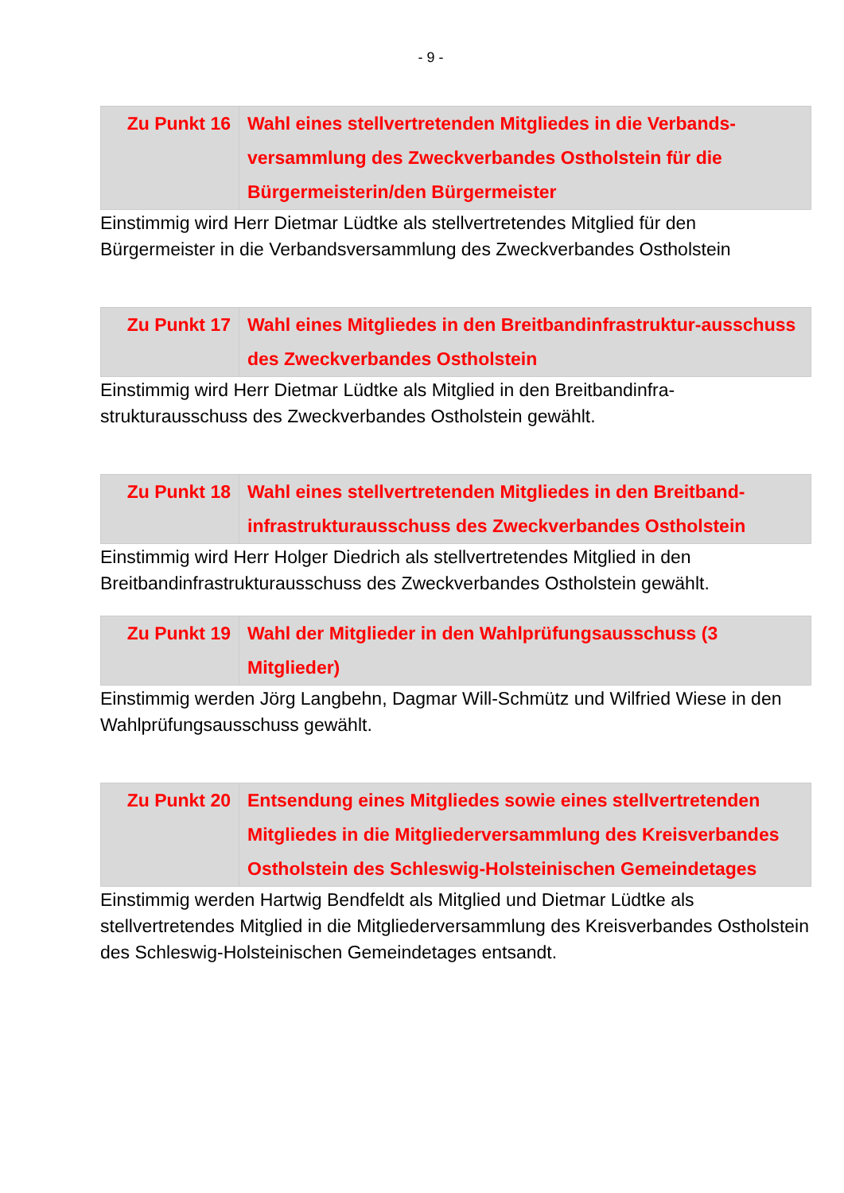- 9 -
| Zu Punkt 16 | Wahl eines stellvertretenden Mitgliedes in die Verbands-versammlung des Zweckverbandes Ostholstein für die Bürgermeisterin/den Bürgermeister |
Einstimmig wird Herr Dietmar Lüdtke als stellvertretendes Mitglied für den Bürgermeister in die Verbandsversammlung des Zweckverbandes Ostholstein
| Zu Punkt 17 | Wahl eines Mitgliedes in den Breitbandinfrastruktur-ausschuss des Zweckverbandes Ostholstein |
Einstimmig wird Herr Dietmar Lüdtke als Mitglied in den Breitbandinfra-strukturausschuss des Zweckverbandes Ostholstein gewählt.
| Zu Punkt 18 | Wahl eines stellvertretenden Mitgliedes in den Breitband-infrastrukturausschuss des Zweckverbandes Ostholstein |
Einstimmig wird Herr Holger Diedrich als stellvertretendes Mitglied in den Breitbandinfrastrukturausschuss des Zweckverbandes Ostholstein gewählt.
| Zu Punkt 19 | Wahl der Mitglieder in den Wahlprüfungsausschuss (3 Mitglieder) |
Einstimmig werden Jörg Langbehn, Dagmar Will-Schmütz und Wilfried Wiese in den Wahlprüfungsausschuss gewählt.
| Zu Punkt 20 | Entsendung eines Mitgliedes sowie eines stellvertretenden Mitgliedes in die Mitgliederversammlung des Kreisverbandes Ostholstein des Schleswig-Holsteinischen Gemeindetages |
Einstimmig werden Hartwig Bendfeldt als Mitglied und Dietmar Lüdtke als stellvertretendes Mitglied in die Mitgliederversammlung des Kreisverbandes Ostholstein des Schleswig-Holsteinischen Gemeindetages entsandt.